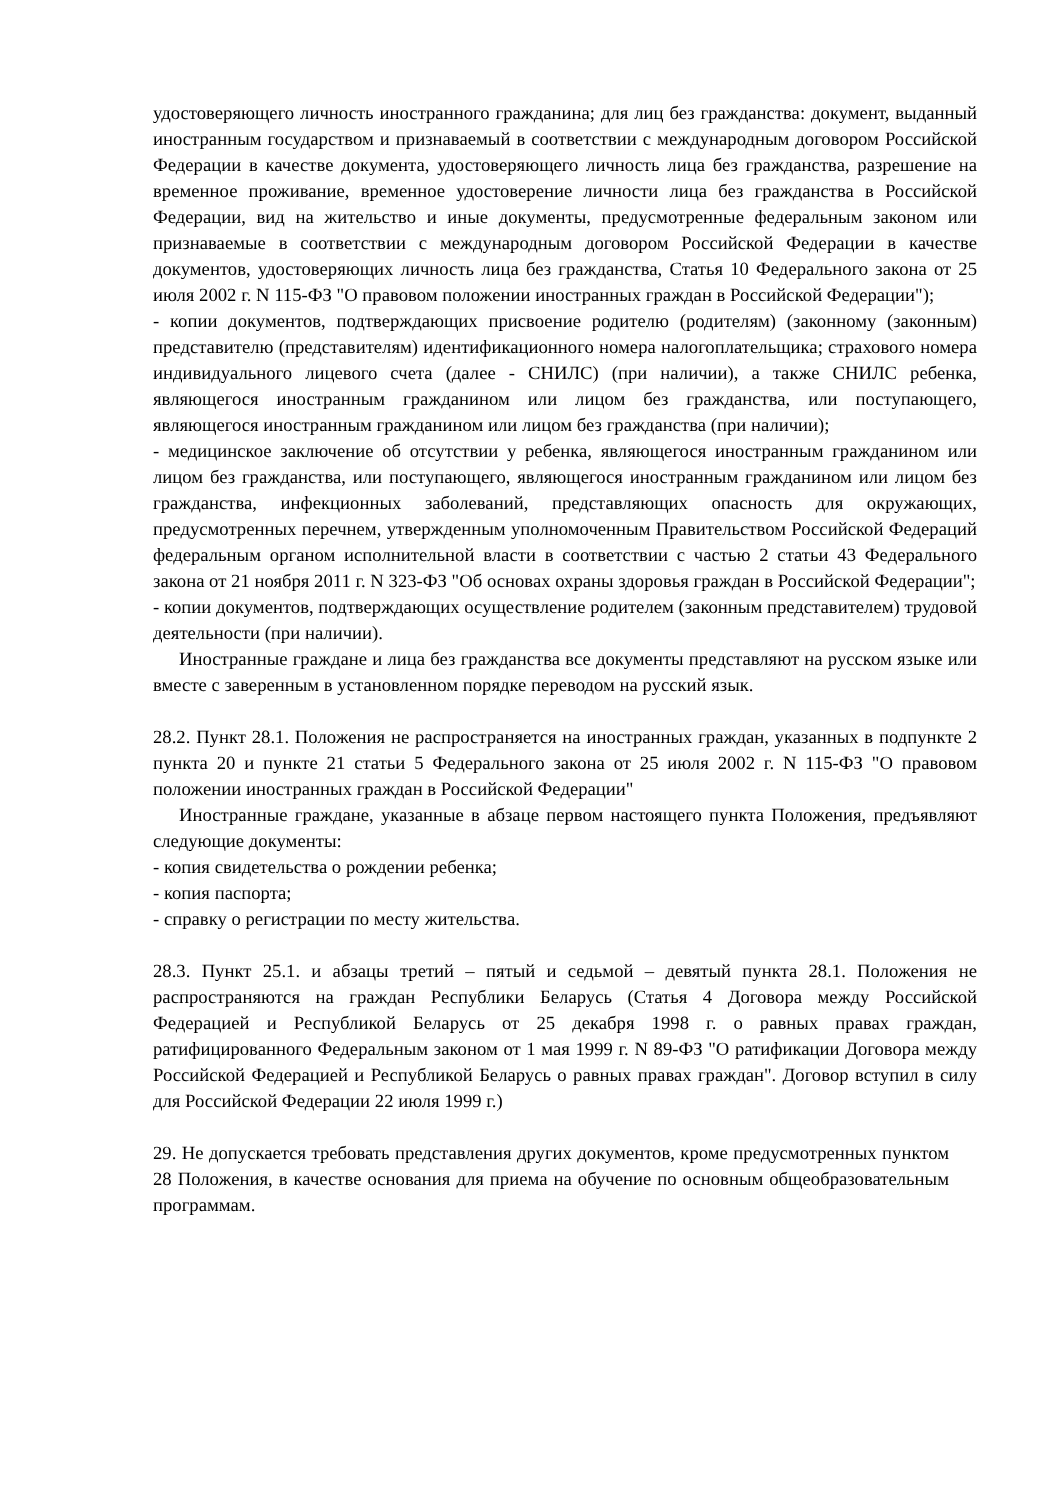удостоверяющего личность иностранного гражданина; для лиц без гражданства: документ, выданный иностранным государством и признаваемый в соответствии с международным договором Российской Федерации в качестве документа, удостоверяющего личность лица без гражданства, разрешение на временное проживание, временное удостоверение личности лица без гражданства в Российской Федерации, вид на жительство и иные документы, предусмотренные федеральным законом или признаваемые в соответствии с международным договором Российской Федерации в качестве документов, удостоверяющих личность лица без гражданства, Статья 10 Федерального закона от 25 июля 2002 г. N 115-ФЗ "О правовом положении иностранных граждан в Российской Федерации");
- копии документов, подтверждающих присвоение родителю (родителям) (законному (законным) представителю (представителям) идентификационного номера налогоплательщика; страхового номера индивидуального лицевого счета (далее - СНИЛС) (при наличии), а также СНИЛС ребенка, являющегося иностранным гражданином или лицом без гражданства, или поступающего, являющегося иностранным гражданином или лицом без гражданства (при наличии);
- медицинское заключение об отсутствии у ребенка, являющегося иностранным гражданином или лицом без гражданства, или поступающего, являющегося иностранным гражданином или лицом без гражданства, инфекционных заболеваний, представляющих опасность для окружающих, предусмотренных перечнем, утвержденным уполномоченным Правительством Российской Федераций федеральным органом исполнительной власти в соответствии с частью 2 статьи 43 Федерального закона от 21 ноября 2011 г. N 323-ФЗ "Об основах охраны здоровья граждан в Российской Федерации";
- копии документов, подтверждающих осуществление родителем (законным представителем) трудовой деятельности (при наличии).
Иностранные граждане и лица без гражданства все документы представляют на русском языке или вместе с заверенным в установленном порядке переводом на русский язык.
28.2. Пункт 28.1. Положения не распространяется на иностранных граждан, указанных в подпункте 2 пункта 20 и пункте 21 статьи 5 Федерального закона от 25 июля 2002 г. N 115-ФЗ "О правовом положении иностранных граждан в Российской Федерации"
Иностранные граждане, указанные в абзаце первом настоящего пункта Положения, предъявляют следующие документы:
- копия свидетельства о рождении ребенка;
- копия паспорта;
- справку о регистрации по месту жительства.
28.3. Пункт 25.1. и абзацы третий – пятый и седьмой – девятый пункта 28.1. Положения не распространяются на граждан Республики Беларусь (Статья 4 Договора между Российской Федерацией и Республикой Беларусь от 25 декабря 1998 г. о равных правах граждан, ратифицированного Федеральным законом от 1 мая 1999 г. N 89-ФЗ "О ратификации Договора между Российской Федерацией и Республикой Беларусь о равных правах граждан". Договор вступил в силу для Российской Федерации 22 июля 1999 г.)
29. Не допускается требовать представления других документов, кроме предусмотренных пунктом 28 Положения, в качестве основания для приема на обучение по основным общеобразовательным программам.